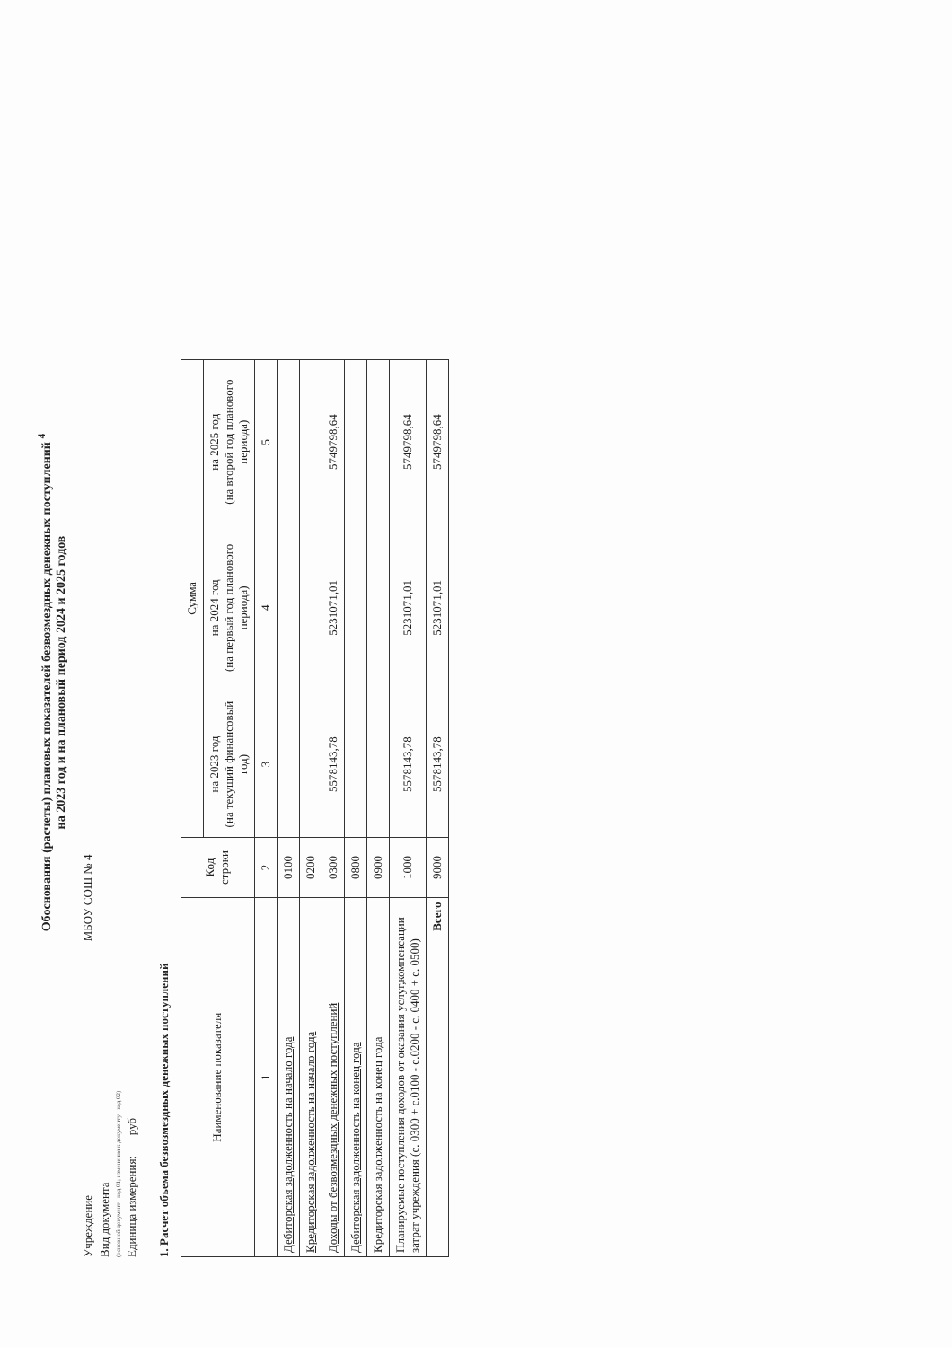Обоснования (расчеты) плановых показателей безвозмездных денежных поступлений <sup>4</sup>
на 2023 год и на плановый период 2024 и 2025 годов
Учреждение МБОУ СОШ № 4
Вид документа
(основной документ - код 01; изменения к документу - код 02)
Единица измерения: руб
1. Расчет объема безвозмездных денежных поступлений
| Наименование показателя | Код строки | Сумма | | |
| --- | --- | --- | --- | --- |
| | | на 2023 год (на текущий финансовый год) | на 2024 год (на первый год планового периода) | на 2025 год (на второй год планового периода) |
| 1 | 2 | 3 | 4 | 5 |
| Дебиторская задолженность на начало года | 0100 | | | |
| Кредиторская задолженность на начало года | 0200 | | | |
| Доходы от безвозмездных денежных поступлений | 0300 | 5578143,78 | 5231071,01 | 5749798,64 |
| Дебиторская задолженность на конец года | 0800 | | | |
| Кредиторская задолженность на конец года | 0900 | | | |
| Планируемые поступления доходов от оказания услуг,компенсации затрат учреждения (с. 0300 + с.0100 - с.0200 - с. 0400 + с. 0500) | 1000 | 5578143,78 | 5231071,01 | 5749798,64 |
| Всего | 9000 | 5578143,78 | 5231071,01 | 5749798,64 |